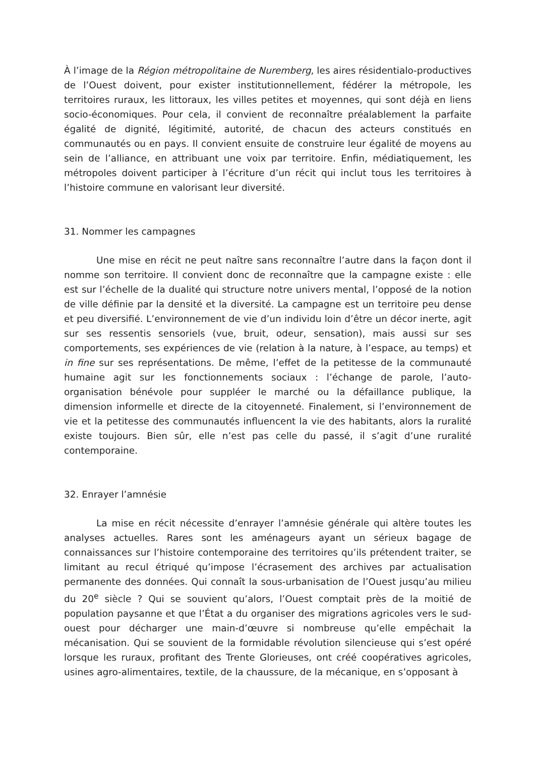À l’image de la Région métropolitaine de Nuremberg, les aires résidentialo-productives de l’Ouest doivent, pour exister institutionnellement, fédérer la métropole, les territoires ruraux, les littoraux, les villes petites et moyennes, qui sont déjà en liens socio-économiques. Pour cela, il convient de reconnaître préalablement la parfaite égalité de dignité, légitimité, autorité, de chacun des acteurs constitués en communautés ou en pays. Il convient ensuite de construire leur égalité de moyens au sein de l’alliance, en attribuant une voix par territoire. Enfin, médiatiquement, les métropoles doivent participer à l’écriture d’un récit qui inclut tous les territoires à l’histoire commune en valorisant leur diversité.
31. Nommer les campagnes
Une mise en récit ne peut naître sans reconnaître l’autre dans la façon dont il nomme son territoire. Il convient donc de reconnaître que la campagne existe : elle est sur l’échelle de la dualité qui structure notre univers mental, l’opposé de la notion de ville définie par la densité et la diversité. La campagne est un territoire peu dense et peu diversifié. L’environnement de vie d’un individu loin d’être un décor inerte, agit sur ses ressentis sensoriels (vue, bruit, odeur, sensation), mais aussi sur ses comportements, ses expériences de vie (relation à la nature, à l’espace, au temps) et in fine sur ses représentations. De même, l’effet de la petitesse de la communauté humaine agit sur les fonctionnements sociaux : l’échange de parole, l’auto-organisation bénévole pour suppléer le marché ou la défaillance publique, la dimension informelle et directe de la citoyenneté. Finalement, si l’environnement de vie et la petitesse des communautés influencent la vie des habitants, alors la ruralité existe toujours. Bien sûr, elle n’est pas celle du passé, il s’agit d’une ruralité contemporaine.
32. Enrayer l’amnésie
La mise en récit nécessite d’enrayer l’amnésie générale qui altère toutes les analyses actuelles. Rares sont les aménageurs ayant un sérieux bagage de connaissances sur l’histoire contemporaine des territoires qu’ils prétendent traiter, se limitant au recul étriqué qu’impose l’écrasement des archives par actualisation permanente des données. Qui connaît la sous-urbanisation de l’Ouest jusqu’au milieu du 20<sup>e</sup> siècle ? Qui se souvient qu’alors, l’Ouest comptait près de la moitié de population paysanne et que l’État a du organiser des migrations agricoles vers le sud-ouest pour décharger une main-d’œuvre si nombreuse qu’elle empêchait la mécanisation. Qui se souvient de la formidable révolution silencieuse qui s’est opéré lorsque les ruraux, profitant des Trente Glorieuses, ont créé coopératives agricoles, usines agro-alimentaires, textile, de la chaussure, de la mécanique, en s’opposant à